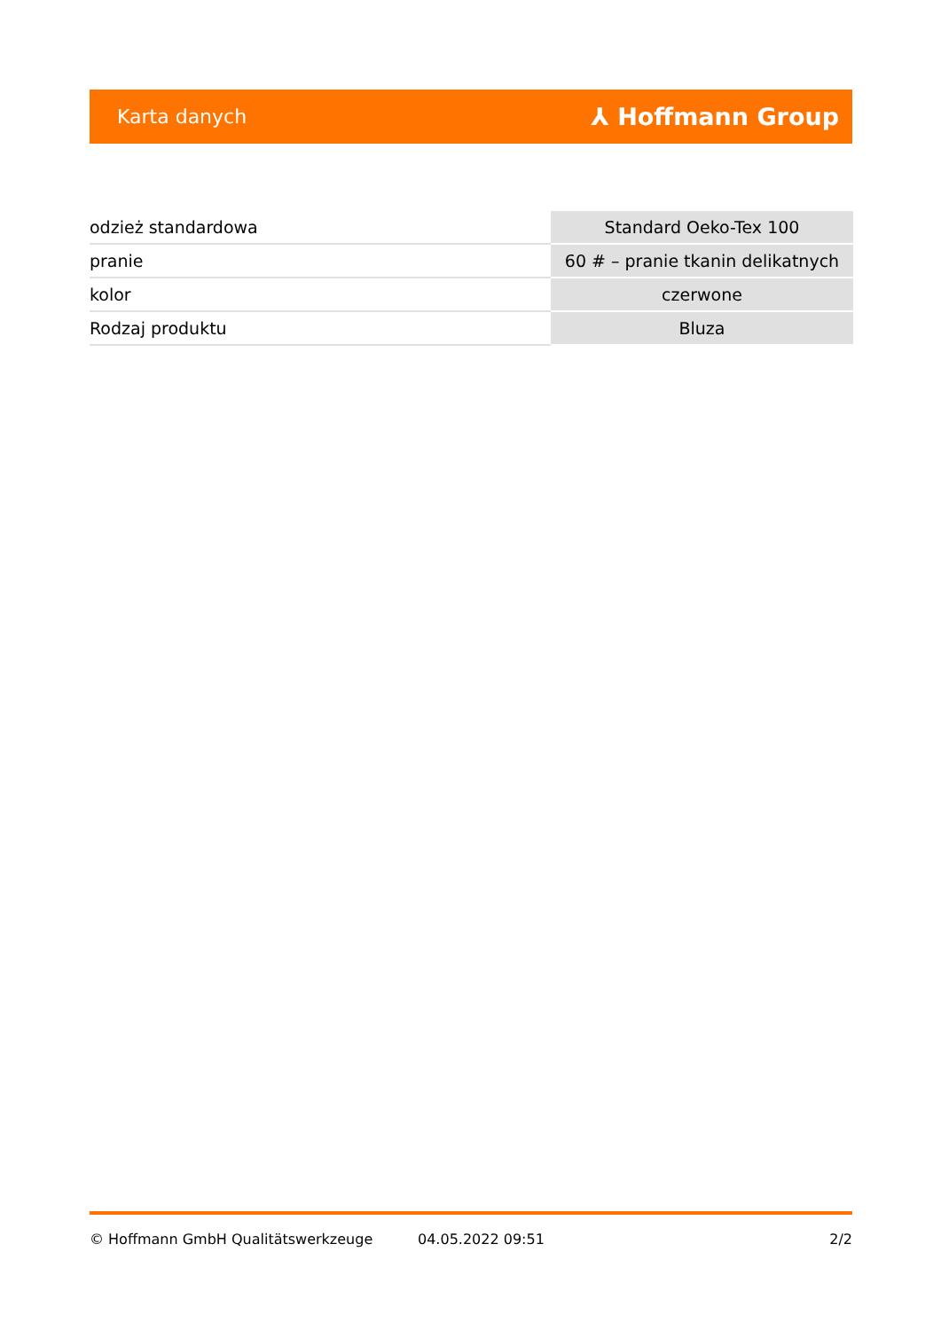Karta danych ⅄ Hoffmann Group
| odzież standardowa | Standard Oeko-Tex 100 |
| pranie | 60 # – pranie tkanin delikatnych |
| kolor | czerwone |
| Rodzaj produktu | Bluza |
© Hoffmann GmbH Qualitätswerkzeuge 04.05.2022 09:51 2/2